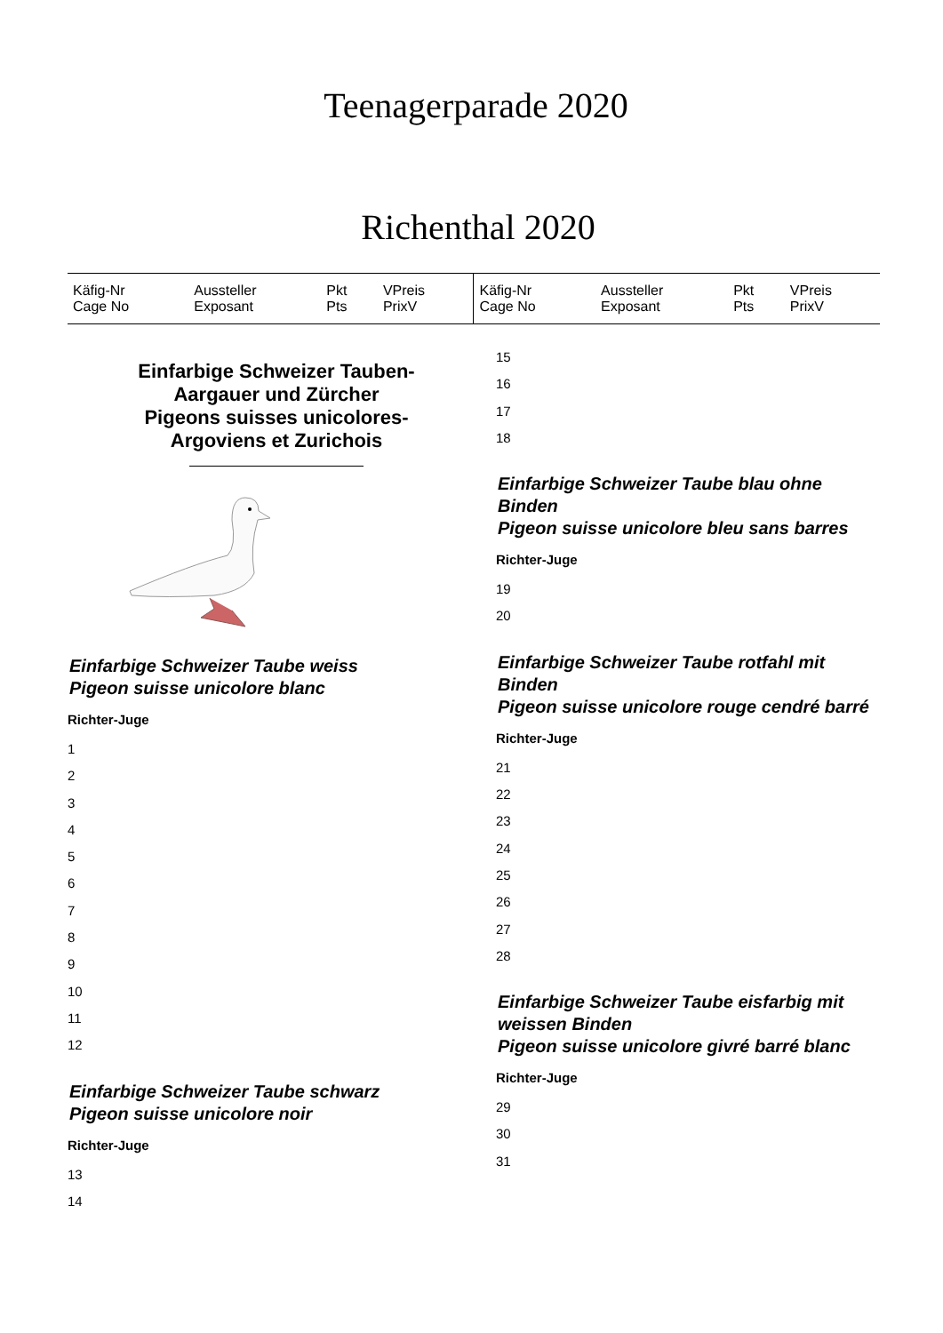Teenagerparade 2020
Richenthal 2020
| Käfig-Nr Cage No | Aussteller Exposant | Pkt Pts | VPreis PrixV | Käfig-Nr Cage No | Aussteller Exposant | Pkt Pts | VPreis PrixV |
Einfarbige Schweizer Tauben-
Aargauer und Zürcher
Pigeons suisses unicolores-
Argoviens et Zurichois
Einfarbige Schweizer Taube weiss
Pigeon suisse unicolore blanc
Richter-Juge
1
2
3
4
5
6
7
8
9
10
11
12
Einfarbige Schweizer Taube schwarz
Pigeon suisse unicolore noir
Richter-Juge
13
14
15
16
17
18
Einfarbige Schweizer Taube blau ohne Binden
Pigeon suisse unicolore bleu sans barres
Richter-Juge
19
20
Einfarbige Schweizer Taube rotfahl mit Binden
Pigeon suisse unicolore rouge cendré barré
Richter-Juge
21
22
23
24
25
26
27
28
Einfarbige Schweizer Taube eisfarbig mit weissen Binden
Pigeon suisse unicolore givré barré blanc
Richter-Juge
29
30
31